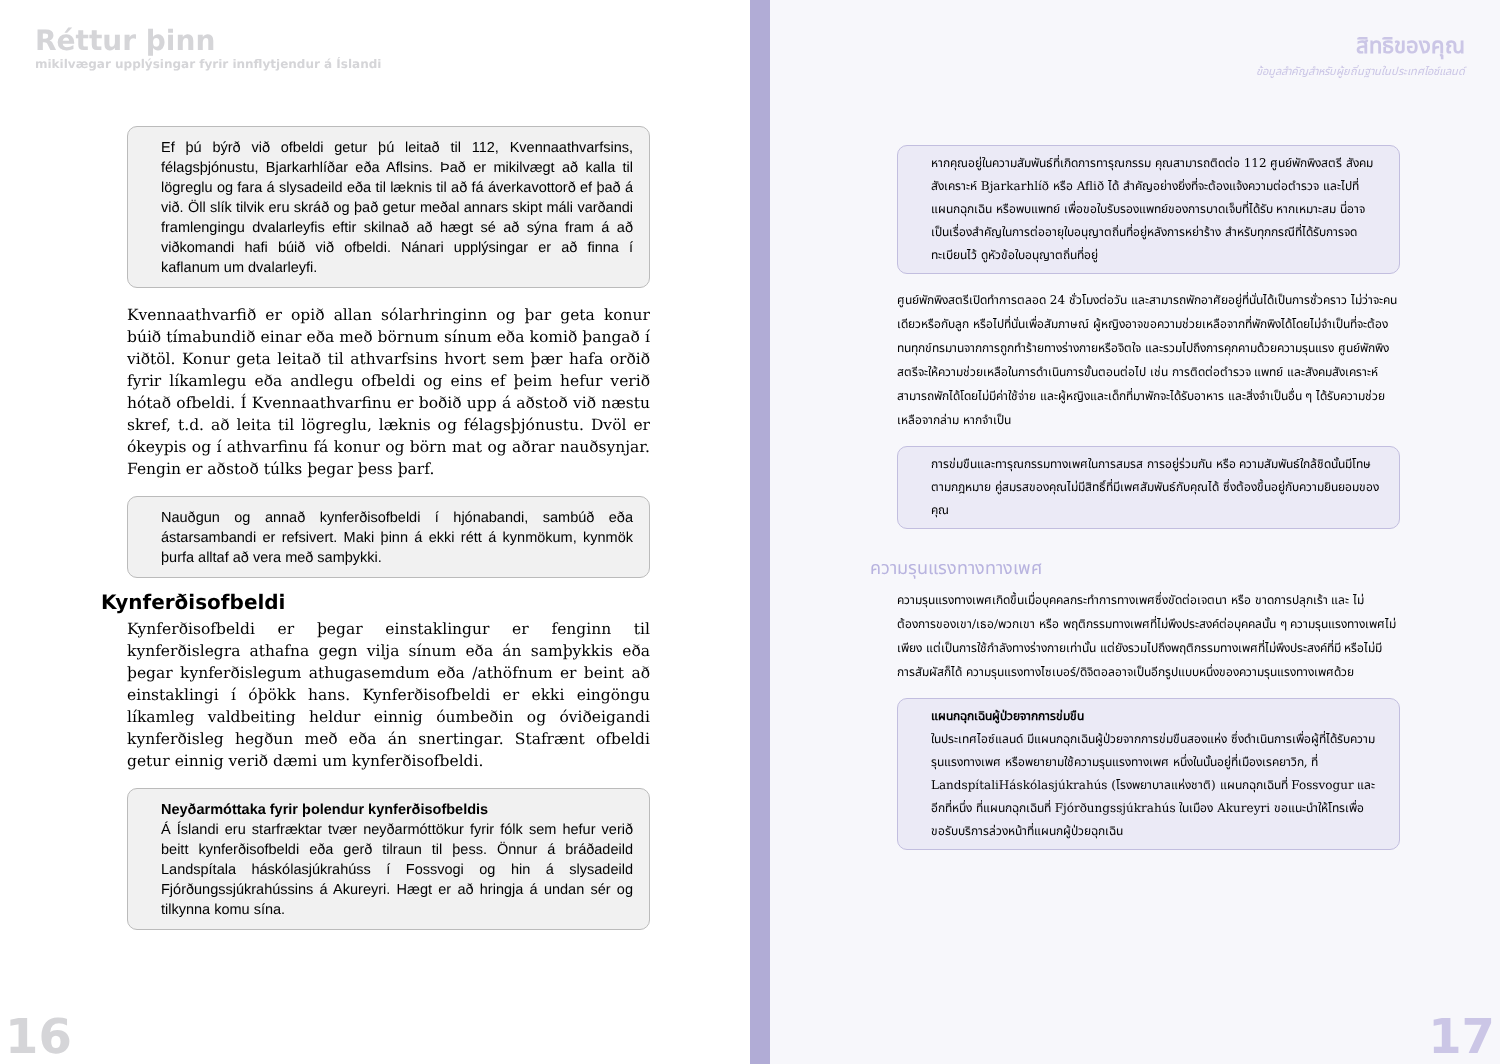Réttur þinn
mikilvægar upplýsingar fyrir innflytjendur á Íslandi
Ef þú býrð við ofbeldi getur þú leitað til 112, Kvennaathvarfsins, félagsþjónustu, Bjarkarhlíðar eða Aflsins. Það er mikilvægt að kalla til lögreglu og fara á slysadeild eða til læknis til að fá áverkavottorð ef það á við. Öll slík tilvik eru skráð og það getur meðal annars skipt máli varðandi framlengingu dvalarleyfis eftir skilnað að hægt sé að sýna fram á að viðkomandi hafi búið við ofbeldi. Nánari upplýsingar er að finna í kaflanum um dvalarleyfi.
Kvennaathvarfið er opið allan sólarhringinn og þar geta konur búið tímabundið einar eða með börnum sínum eða komið þangað í viðtöl. Konur geta leitað til athvarfsins hvort sem þær hafa orðið fyrir líkamlegu eða andlegu ofbeldi og eins ef þeim hefur verið hótað ofbeldi. Í Kvennaathvarfinu er boðið upp á aðstoð við næstu skref, t.d. að leita til lögreglu, læknis og félagsþjónustu. Dvöl er ókeypis og í athvarfinu fá konur og börn mat og aðrar nauðsynjar. Fengin er aðstoð túlks þegar þess þarf.
Nauðgun og annað kynferðisofbeldi í hjónabandi, sambúð eða ástarsambandi er refsivert. Maki þinn á ekki rétt á kynmökum, kynmök þurfa alltaf að vera með samþykki.
Kynferðisofbeldi
Kynferðisofbeldi er þegar einstaklingur er fenginn til kynferðislegra athafna gegn vilja sínum eða án samþykkis eða þegar kynferðislegum athugasemdum eða /athöfnum er beint að einstaklingi í óþökk hans. Kynferðisofbeldi er ekki eingöngu líkamleg valdbeiting heldur einnig óumbeðin og óviðeigandi kynferðisleg hegðun með eða án snertingar. Stafrænt ofbeldi getur einnig verið dæmi um kynferðisofbeldi.
Neyðarmóttaka fyrir þolendur kynferðisofbeldis
Á Íslandi eru starfræktar tvær neyðarmóttökur fyrir fólk sem hefur verið beitt kynferðisofbeldi eða gerð tilraun til þess. Önnur á bráðadeild Landspítala háskólasjúkrahúss í Fossvogi og hin á slysadeild Fjórðungssjúkrahússins á Akureyri. Hægt er að hringja á undan sér og tilkynna komu sína.
16
สิทธิของคุณ
ข้อมูลสำคัญสำหรับผู้ยถิ่นฐานในประเทศไอซ์แลนด์
หากคุณอยู่ในความสัมพันธ์ที่เกิดการทารุณกรรม คุณสามารถติดต่อ 112 ศูนย์พักพิงสตรี สังคมสังเคราะห์ Bjarkarhlíð หรือ Aflið ได้ สำคัญอย่างยิ่งที่จะต้องแจ้งความต่อตำรวจ และไปที่แผนกฉุกเฉิน หรือพบแพทย์ เพื่อขอใบรับรองแพทย์ของการบาดเจ็บที่ได้รับ หากเหมาะสม นี่อาจเป็นเรื่องสำคัญในการต่ออายุใบอนุญาตถิ่นที่อยู่หลังการหย่าร้าง สำหรับทุกกรณีที่ได้รับการจดทะเบียนไว้ ดูหัวข้อใบอนุญาตถิ่นที่อยู่
ศูนย์พักพิงสตรีเปิดทำการตลอด 24 ชั่วโมงต่อวัน และสามารถพักอาศัยอยู่ที่นั่นได้เป็นการชั่วคราว ไม่ว่าจะคนเดียวหรือกับลูก หรือไปที่นั่นเพื่อสัมภาษณ์ ผู้หญิงอาจขอความช่วยเหลือจากที่พักพิงได้โดยไม่จำเป็นที่จะต้องทนทุกข์ทรมานจากการถูกทำร้ายทางร่างกายหรือจิตใจ และรวมไปถึงการคุกคามด้วยความรุนแรง ศูนย์พักพิงสตรีจะให้ความช่วยเหลือในการดำเนินการขั้นตอนต่อไป เช่น การติดต่อตำรวจ แพทย์ และสังคมสังเคราะห์ สามารถพักได้โดยไม่มีค่าใช้จ่าย และผู้หญิงและเด็กที่มาพักจะได้รับอาหาร และสิ่งจำเป็นอื่น ๆ ได้รับความช่วยเหลือจากล่าม หากจำเป็น
การข่มขืนและทารุณกรรมทางเพศในการสมรส การอยู่ร่วมกัน หรือ ความสัมพันธ์ใกล้ชิดนั้นมีโทษตามกฎหมาย คู่สมรสของคุณไม่มีสิทธิ์ที่มีเพศสัมพันธ์กับคุณได้ ซึ่งต้องขึ้นอยู่กับความยินยอมของคุณ
ความรุนแรงทางทางเพศ
ความรุนแรงทางเพศเกิดขึ้นเมื่อบุคคลกระทำการทางเพศซึ่งขัดต่อเจตนา หรือ ขาดการปลุกเร้า และ ไม่ต้องการของเขา/เธอ/พวกเขา หรือ พฤติกรรมทางเพศที่ไม่พึงประสงค์ต่อบุคคลนั้น ๆ ความรุนแรงทางเพศไม่เพียง แต่เป็นการใช้กำลังทางร่างกายเท่านั้น แต่ยังรวมไปถึงพฤติกรรมทางเพศที่ไม่พึงประสงค์ที่มี หรือไม่มีการสัมผัสก็ได้ ความรุนแรงทางไซเบอร์/ดิจิตอลอาจเป็นอีกรูปแบบหนึ่งของความรุนแรงทางเพศด้วย
แผนกฉุกเฉินผู้ป่วยจากการข่มขืน
ในประเทศไอซ์แลนด์ มีแผนกฉุกเฉินผู้ป่วยจากการข่มขืนสองแห่ง ซึ่งดำเนินการเพื่อผู้ที่ได้รับความรุนแรงทางเพศ หรือพยายามใช้ความรุนแรงทางเพศ หนึ่งในนั้นอยู่ที่เมืองเรคยาวิก, ที่ LandspítaliHáskólasjúkrahús (โรงพยาบาลแห่งชาติ) แผนกฉุกเฉินที่ Fossvogur และอีกที่หนึ่ง ที่แผนกฉุกเฉินที่ Fjórðungssjúkrahús ในเมือง Akureyri ขอแนะนำให้โทรเพื่อขอรับบริการล่วงหน้าที่แผนกผู้ป่วยฉุกเฉิน
17